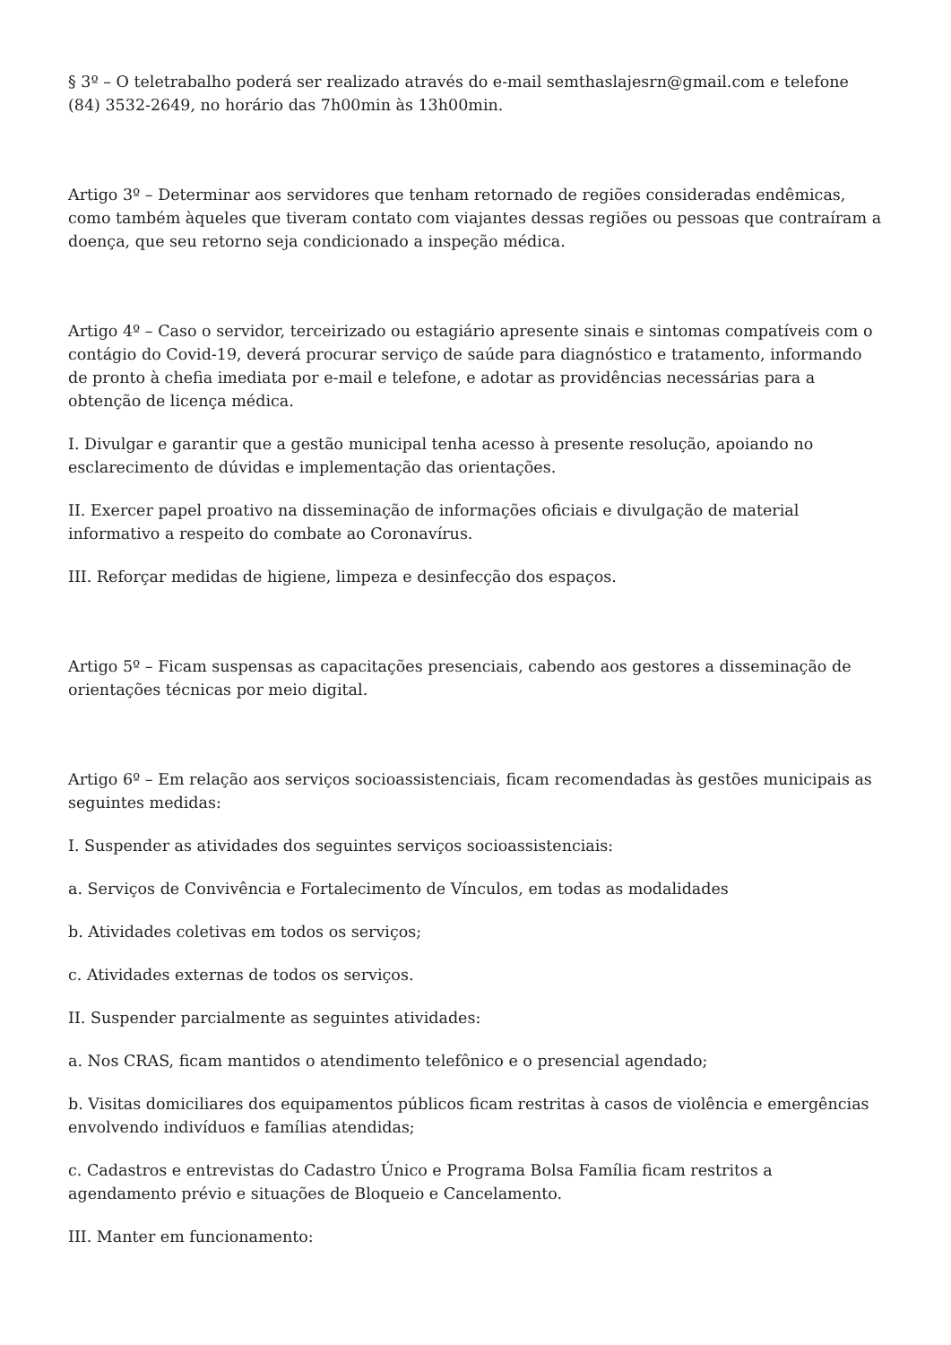§ 3º – O teletrabalho poderá ser realizado através do e-mail semthaslajesrn@gmail.com e telefone (84) 3532-2649, no horário das 7h00min às 13h00min.
Artigo 3º – Determinar aos servidores que tenham retornado de regiões consideradas endêmicas, como também àqueles que tiveram contato com viajantes dessas regiões ou pessoas que contraíram a doença, que seu retorno seja condicionado a inspeção médica.
Artigo 4º – Caso o servidor, terceirizado ou estagiário apresente sinais e sintomas compatíveis com o contágio do Covid-19, deverá procurar serviço de saúde para diagnóstico e tratamento, informando de pronto à chefia imediata por e-mail e telefone, e adotar as providências necessárias para a obtenção de licença médica.
I. Divulgar e garantir que a gestão municipal tenha acesso à presente resolução, apoiando no esclarecimento de dúvidas e implementação das orientações.
II. Exercer papel proativo na disseminação de informações oficiais e divulgação de material informativo a respeito do combate ao Coronavírus.
III. Reforçar medidas de higiene, limpeza e desinfecção dos espaços.
Artigo 5º – Ficam suspensas as capacitações presenciais, cabendo aos gestores a disseminação de orientações técnicas por meio digital.
Artigo 6º – Em relação aos serviços socioassistenciais, ficam recomendadas às gestões municipais as seguintes medidas:
I. Suspender as atividades dos seguintes serviços socioassistenciais:
a. Serviços de Convivência e Fortalecimento de Vínculos, em todas as modalidades
b. Atividades coletivas em todos os serviços;
c. Atividades externas de todos os serviços.
II. Suspender parcialmente as seguintes atividades:
a. Nos CRAS, ficam mantidos o atendimento telefônico e o presencial agendado;
b. Visitas domiciliares dos equipamentos públicos ficam restritas à casos de violência e emergências envolvendo indivíduos e famílias atendidas;
c. Cadastros e entrevistas do Cadastro Único e Programa Bolsa Família ficam restritos a agendamento prévio e situações de Bloqueio e Cancelamento.
III. Manter em funcionamento: